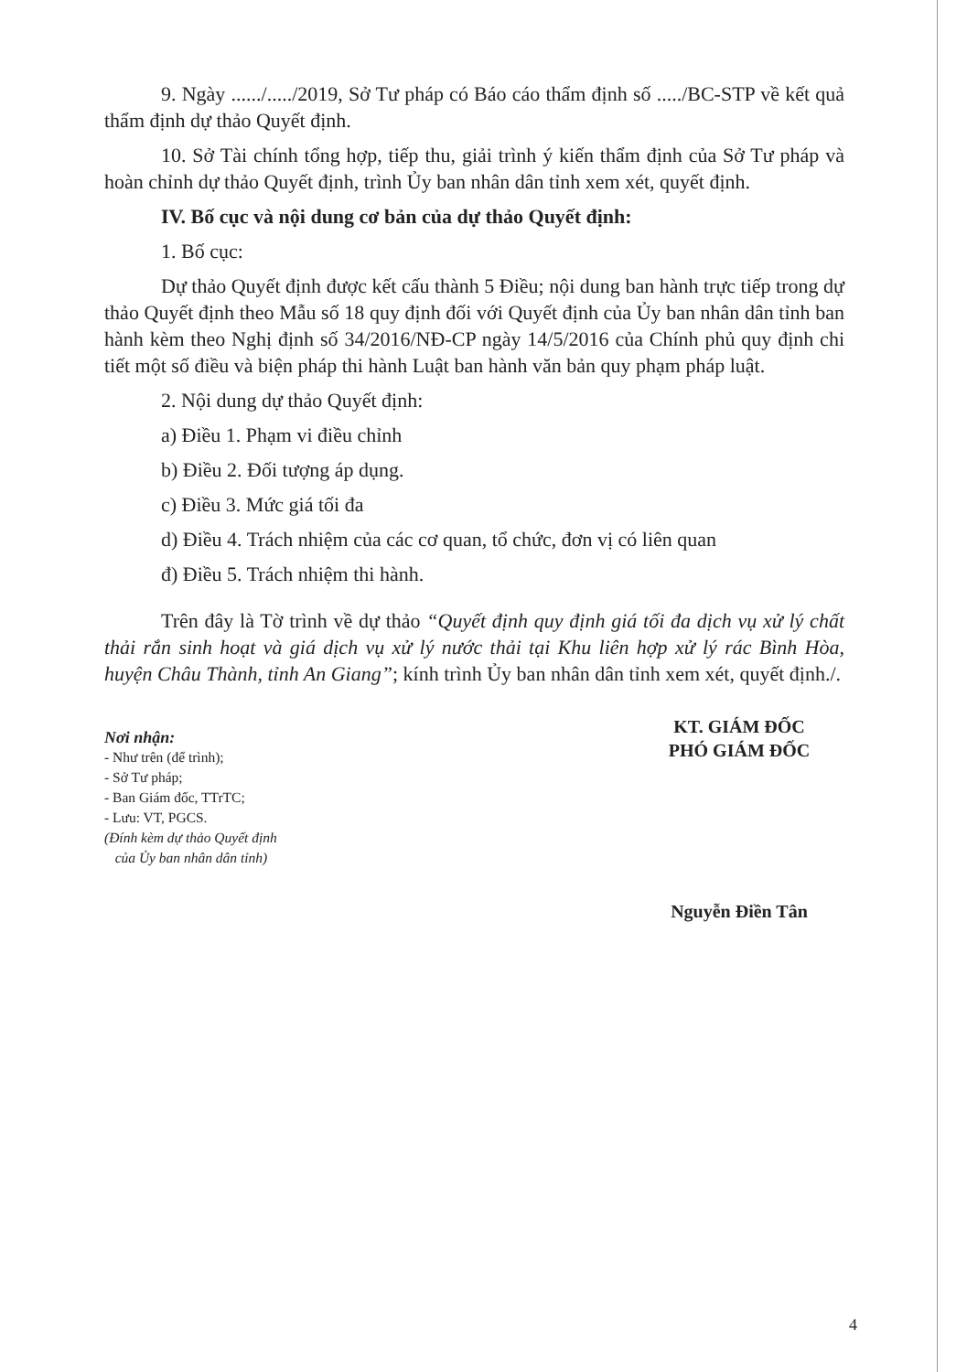9. Ngày ....../...../2019, Sở Tư pháp có Báo cáo thẩm định số ...../BC-STP về kết quả thẩm định dự thảo Quyết định.
10. Sở Tài chính tổng hợp, tiếp thu, giải trình ý kiến thẩm định của Sở Tư pháp và hoàn chỉnh dự thảo Quyết định, trình Ủy ban nhân dân tỉnh xem xét, quyết định.
IV. Bố cục và nội dung cơ bản của dự thảo Quyết định:
1. Bố cục:
Dự thảo Quyết định được kết cấu thành 5 Điều; nội dung ban hành trực tiếp trong dự thảo Quyết định theo Mẫu số 18 quy định đối với Quyết định của Ủy ban nhân dân tỉnh ban hành kèm theo Nghị định số 34/2016/NĐ-CP ngày 14/5/2016 của Chính phủ quy định chi tiết một số điều và biện pháp thi hành Luật ban hành văn bản quy phạm pháp luật.
2. Nội dung dự thảo Quyết định:
a) Điều 1. Phạm vi điều chỉnh
b) Điều 2. Đối tượng áp dụng.
c) Điều 3. Mức giá tối đa
d) Điều 4. Trách nhiệm của các cơ quan, tổ chức, đơn vị có liên quan
đ) Điều 5. Trách nhiệm thi hành.
Trên đây là Tờ trình về dự thảo “Quyết định quy định giá tối đa dịch vụ xử lý chất thải rắn sinh hoạt và giá dịch vụ xử lý nước thải tại Khu liên hợp xử lý rác Bình Hòa, huyện Châu Thành, tỉnh An Giang”; kính trình Ủy ban nhân dân tỉnh xem xét, quyết định./.
Nơi nhận:
- Như trên (để trình);
- Sở Tư pháp;
- Ban Giám đốc, TTrTC;
- Lưu: VT, PGCS.
(Đính kèm dự thảo Quyết định
của Ủy ban nhân dân tỉnh)
KT. GIÁM ĐỐC
PHÓ GIÁM ĐỐC
Nguyễn Điền Tân
4